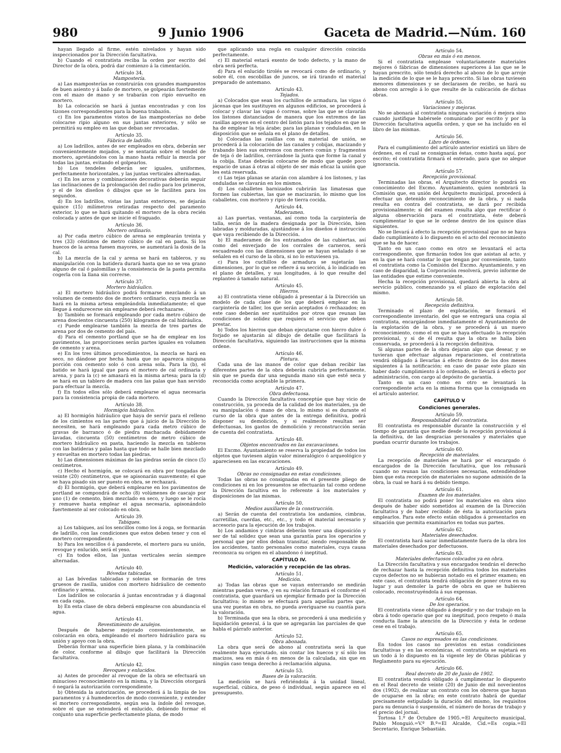980 9 Junio 1906 Gaceta de Madrid.—Núm. 160
hayan llegado al firme, estén nivelados y hayan sido inspeccionados por la Dirección facultativa.
b) Cuando el contratista reciba la orden por escrito del Director de la obra, podrá dar comienzo á la cimentación.
Artículo 34.
Mampostería.
a) Las mamposterías se construirán con grandes mampuestos de buen asiento y á baño de mortero, se golpearán fuertemente con el mazo de mano y se trabarán con ripio envuelto en mortero.
b) La colocación se hará á juntas encontradas y con los tizones correspondientes para la buena trabazón.
c) En los paramentos vistos de las mamposterías no debe colocarse ripio alguno en sus juntas exteriores, y sólo se permitirá su empleo en las que deban ser revocadas.
Artículo 35.
Fábrica de ladrillo.
a) Los ladrillos, antes de ser empleados en obra, deberán ser convenientemente mojados, y se sentarán sobre el tendel de mortero, apretándolos con la mano hasta refluir la mezcla por todas las juntas, evitando el golpearlos.
b) Los tendeles deberán ser iguales, uniformes, perfectamente horizontales, y las juntas verticales alternadas.
c) En los arcos y combinaciones decorativas deberán seguir las inclinaciones de la prolongación del radio para los primeros, y el de los diseños ó dibujos que se le faciliten para los segundos.
d) En los ladrillos, vistas las juntas exteriores, se dejarán quince (15) milímetros retiradas respecto del paramento exterior, lo que se hará quitando el mortero de la obra recién colocada y antes de que se inicie el fraguado.
Artículo 36.
Mortero ordinario.
a) Por cada metro cúbico de arena se emplearán treinta y tres (33) céntimos de metro cúbico de cal en pasta. Si los huecos de la arena fuesen mayores, se aumentará la dosis de la cal.
b) La mezcla de la cal y arena se hará en tableros, y su manipulación con la batidera durará hasta que no se vea grano alguno de cal ó palomillas y la consistencia de la pasta permita cogerla con la llana sin correrse.
Artículo 37.
Mortero hidráulico.
a) El mortero hidráulico podrá formarse mezclando á un volumen de cemento dos de mortero ordinario, cuya mezcla se hará en la misma artesa empleándola inmediatamente; el que llegue á endurecerse sin emplearse deberá rechazarse.
b) También se formará empleando por cada metro cúbico de arena doscientos cincuenta (250) kilogramos de cal hidráulica.
c) Puede emplearse también la mezcla de tres partes de arena por dos de cemento del país.
d) Para el cemento portland que se ha de emplear en los pavimentos, las proporciones serán partes iguales en volumen de cemento y arena.
e) En los tres últimos procedimientos, la mezcla se hará en seco, no dándose por hecha hasta que no aparezca ninguna porción con cemento solo ó con arena sola. Para la (b), el batido se hará igual que para el mortero de cal ordinaria y arena, y para la (c) se amasará en la misma artesa; para la (d) se hará en un tablero de madera con las palas que han servido para efectuar la mezcla.
f) En todos ellos sólo deberá emplearse el agua necesaria para la consistencia propia de cada mortero.
Artículo 38.
Hormigón hidráulico.
a) El hormigón hidráulico que haya de servir para el relleno de los cimientos en las partes que á juicio de la Dirección lo necesiten, se hará empleando para cada metro cúbico de gravas de barranco ó de piedra machacada debidamente lavadas, cincuenta (50) centímetros de metro cúbico de mortero hidráulico en pasta, haciendo la mezcla en tableros con las batideras y palas hasta que todo se halle bien mezclado y envueltas en mortero todas las piedras.
b) Las dimensiones máximas de las piedras serán de cinco (5) centímetros.
c) Hecho el hormigón, se colocará en obra por tongadas de veinte (20) centímetros, que se apisonarán suavemente; el que se haya pisado sin ser puesto en obra, se rechazará.
d) El hormigón, que deberá emplearse en los pavimentos de portland se compondrá de ocho (8) volúmenes de cascajo por uno (1) de cemento, bien mezclado en seco, y luego se le rocía y remueve hasta emplear el agua necesaria, apisonándolo fuertemente al ser colocado en obra.
Artículo 39.
Tabiques.
a) Los tabiques, así los sencillos como los á zoga, se formarán de ladrillo, con las condiciones que estos deben tener y con el mortero correspondiente.
b) Para los sencillos ó á panderete, el mortero para su unión, revoque y enlucido, será el yeso.
c) En todos ellos, las juntas verticales serán siempre alternadas.
Artículo 40.
Bóvedas tabicadas.
a) Las bóvedas tabicadas y soleras se formarán de tres gruesos de rasilla, unidos con mortero hidráulico de cemento ordinario y arena.
Los ladrillos se colocarán á juntas encontradas y á diagonal en cada capa.
b) En esta clase de obra deberá emplearse con abundancia el agua.
Artículo 41.
Revestimiento de azulejos.
Después de haberse mejorado convenientemente, se colocarán en obra, empleando el mortero hidráulico para su unión y apoyo con la obra.
Deberán formar una superficie bien plana, y la combinación de color, conforme al dibujo que facilitará la Dirección facultativa.
Artículo 42.
Revoques y enlucidos.
a) Antes de proceder al revoque de la obra se efectuará un minucioso reconocimiento en la misma, y la Dirección otorgará ó negará la autorización correspondiente.
b) Obtenida la autorización, se procederá á la limpia de los paramentos y á humedecerlos de modo conveniente, y extender el mortero correspondiente, según sea la índole del revoque, sobre el que se extenderá el enlucido, debiendo formar el conjunto una superficie perfectamente plana, de modo
que aplicando una regla en cualquier dirección coincida perfectamente.
c) El material estará exento de todo defecto, y la mano de obra será perfecta.
d) Para el enlucido tirolés se revocará como de ordinario, y sobre él, con escobillas de juncos, se irá tirando el material preparado de antemano.
Artículo 43.
Tejados.
a) Colocados que sean los cuchillos de armadura, las vigas ó jácenas que les sustituyen en algunos edificios, se procederá á colocar y clavar las vigas ó correas, sobre las que se clavarán los listones distanciados de manera que los extremos de las rasillas apoyen en el centro del listón para los tejados en que se ha de emplear la teja árabe; para las planas y onduladas, en la disposición que se señala en el plano de detalles.
b) Colocadas las rasillas con su material de unión, se procederá á la colocación de las canales y cobijas, macizando y trabando bien sus extremos con mortero común y fragmentos de teja ó de ladrillos, cerrándose la junta que forme la canal y la cobija. Estas deberán colocarse de modo que quede poco espacio de unas á otras al objeto de ser más eficaz la unión que les está reservada.
c) Las tejas planas se atarán con alambre á los listones, y las onduladas se clavarán en los mismos.
d) Los caballetes barnizados cubrirán las limatesas que formen las cubiertas, las que se macizarán, lo mismo que los caballetes, con mortero y ripio de tierra cocida.
Artículo 44.
Maderamen.
a) Las puertas, ventanas, así como toda la carpintería de talla, serán de la madera designada por la Dirección, bien labradas y molduradas, ajustándose á los diseños é instrucción que vaya recibiendo de la Dirección.
b) El maderamen de los entramados de las cubiertas, así como del enverjado de los corrales de carneros, será escuadreado con las dimensiones que se hayan señalado ó se señalen en el curso de la obra, si no lo estuviesen ya.
c) Para los cuchillos de armadura se sujetarán las dimensiones, por lo que se refiere á su sección, á lo indicado en el plano de detalles, y sus longitudes, á lo que resulte del replanteo á tamaño natural.
Artículo 45.
Hierros.
a) El contratista viene obligado á presentar á la Dirección un modelo de cada clase de los que deberá emplear en la carpintería de taller, los que serán aceptados ó rechazados; en este caso deberán ser sustituídos por otros que reunan las condiciones de solidez que requiera el servicio que deben prestar.
b) Todos los hierros que deban ejecutarse con hierro dulce ó forjado se ajustarán al dibujo de detalle que facilitará la Dirección facultativa, siguiendo las instrucciones que la misma ordene.
Artículo 46.
Pintura.
Cada una de las manos de color que deban recibir las diferentes partes de la obra deberán cubrirla perfectamente, sin que se pueda dar una segunda mano sin que esté seca y reconocida como aceptable la primera.
Artículo 47.
Obra defectuosa.
Cuando la Dirección facultativa conceptúe que hay vicio de construcción, ya proceda de la calidad de los materiales, ya de su manipulación ó mano de obra, lo mismo si es durante el curso de la obra que antes de la entrega definitiva, podrá disponer su demolición, y si realmente resultan ser defectuosas, los gastos de demolición y reconstrucción serán de cuenta del contratista.
Artículo 48.
Objetos encontrados en las excavaciones.
El Excmo. Ayuntamiento se reserva la propiedad de todos los objetos que tuviesen algún valor mineralógico ó arqueológico y apareciesen en las excavaciones.
Artículo 49.
Obras no consignadas en estas condiciones.
Todas las obras no consignadas en el presente pliego de condiciones ni en los presuestos se efectuarán tal como ordene la Dirección facultiva en lo referente á los materiales y disposiciones de las mismas.
Artículo 50.
Medios auxiliares de la construcción.
a) Serán de cuenta del contratista los andamios, cimbras, carretillas, cuerdas, etc., etc., y todo el material necesario y accesorio para la ejecución de los trabajos.
b) Los andamios y cimbras deberán tener una disposición y ser de tal solidez que sean una garantía para los operarios y personal que por ellos deban transitar, siendo responsable de los accidentes, tanto personales como materiales, cuya causa reconozca su origen en el abandono ó ineptitud.
CAPÍTULO IV.
Medición, valoración y recepción de las obras.
Artículo 51.
Medición.
a) Todas las obras que se vayan enterrando se medirán mientras puedan verse, y en su relación firmará el conforme el contratista, que guardará un ejemplar firmado por la Dirección facultativa; lo mismo se efectuará para aquellas partes que, una vez puestas en obra, no pueda averiguarse su cuantía para la valoración.
b) Terminada que sea la obra, se procederá á una medición y liquidación general, á la que se agregarán las parciales de que habla el párrafo anterior.
Artículo 52.
Obra abonada.
La obra que será de abono al contratista será la que realmente haya ejecutado, sin contar los huecos y sí sólo los macizos, sea en más ó en menos de la calculada, sin que en ningún caso tenga derecho á reclamación alguna.
Artículo 53.
Bases de la valoración.
La medición se hará refiriéndola á la unidad lineal, superficial, cúbica, de peso ó individual, según aparece en el presupuesto.
Artículo 54.
Obras en más ó en menos.
Si el contratista emplease voluntariamente materiales mejores ó fábricas de dimensiones superiores á las que se le hayan prescrito, sólo tendrá derecho al abono de lo que arroje la medición de lo que se le haya prescrito. Si las obras tuviesen menores dimensiones y se declarasen de recibo, se hará su abono con arreglo á lo que resulte de la cubicación de dichas obras.
Artículo 55.
Variaciones y mejoras.
No se abonará al contratista ninguna variación ó mejora sino cuando justifique habérsele comunicado por escrito y por la Dirección facultativa aquella orden, y que se ha incluído en el libro de las mismas.
Artículo 56.
Libro de órdenes.
Para el cumplimiento del artículo anterior existirá un libro de órdenes, en el cual se consignarán éstas, como hasta aquí, por escrito; el contratista firmará el enterado, para que no alegue ignorancia.
Artículo 57.
Recepción provisional.
Terminadas las obras, el Arquitecto director lo pondrá en conocimiento del Excmo. Ayuntamiento, quien nombrará la Comisión que, en unión del Arquitecto municipal, procederá á efectuar un detenido reconocimiento de la obra, y si nada resulta en contra del contratista, se dará por recibida provisionalmente; si del examen resulta algo que rectificar ó alguna observación para el contratista, éste deberá cumplimentar lo que se le ordene dentro de los quince días siguientes.
No se llevará á efecto la recepción provisional que no se haya dado cumplimiento á lo dispuesto en el acto del reconocimiento que se ha de hacer.
Tanto en un caso como en otro se levantará el acta correspondiente, que firmarán todos los que asistan al acto, y en la que se hará constar lo que tengan por conveniente, tanto el contratista como la Comisión del Excmo. Ayuntamiento, y en caso de disparidad, la Corporación resolverá, previo informe de las entidades que estime conveniente.
Hecha la recepción provisional, quedará abierta la obra al servicio público, comenzando ya el plazo de explotación del mismo.
Artículo 58.
Recepción definitiva.
Terminado el plazo de explotación, se formará el correspondiente inventario, del que se entregará una copia al contratista, encargándose inmediatamente el Ayuntamiento de la explotación de la obra, y se procederá á un nuevo reconocimiento, como el en que se haya efectuado la recepción provisional, y si de él resulta que la obra se halla bien conservada, se procederá á la recepción definitiva.
Si algunas partes de la obra dejaran algo que desear, y se tuvieran que efectuar algunas reparaciones, el contratista vendrá obligado á llevarlas á efecto dentro de los dos meses siguientes á la notificación; en caso de pasar este plazo sin haber dado cumplimiento á lo ordenado, se llevará á efecto por administración, con cargo al depósito de garantía.
Tanto en un caso como en otro se levantará la correspondiente acta en la misma forma que la consignada en el artículo anterior.
CAPÍTULO V
Condiciones generales.
Artículo 59.
Responsabilidad del contratista.
El contratista es responsable durante la construcción y el tiempo de garantía que medie desde la recepción provisional á la definitiva, de las desgracias personales y materiales que puedan ocurrir durante los trabajos.
Artículo 60.
Recepción de materiales.
La recepción de materiales se hará por el encargado ó encargados de la Dirección facultativa, que los rehusará cuando no reunan las condiciones necesarias, entendiéndose bien que esta recepción de materiales no supone admisión de la obra, la cual se hará á su debido tiempo.
Artículo 61.
Examen de los materiales.
El contratista no podrá poner los materiales en obra sino después de haber sido sometidos al examen de la Dirección facultativa y de haber recibido de ésta la autorización para emplearlos. Para este efecto están obligados á presentarlos en situación que permita examinarlos en todas sus partes.
Artículo 62.
Materiales desechados.
El contratista hará sacar inmediatamente fuera de la obra los materiales desechados por defectuosos.
Artículo 63.
Materiales defectuosos colocados ya en obra.
La Dirección facultativa y sus encargados tendrán el derecho de rechazar hasta la recepción definitiva todos los materiales cuyos defectos no se hubieran notado en el primer examen; en este caso, el contratista tendrá obligación de poner otros en su lugar y aun demoler la parte de obra en que se hubieren colocado, reconstruyéndola á sus expensas.
Artículo 64.
De los operarios.
El contratista viene obligado á despedir y no dar trabajo en la obra á todo operario que por su ineptitud, poco respeto ó mala conducta llame la atención de la Dirección y ésta le ordene cese en el trabajo.
Artículo 65.
Casos no expresados en las condiciones.
En todos los casos no previstos en estas condiciones facultativas y en las económicas, el contratista se sujetará en un todo á lo dispuesto en la vigente ley de Obras públicas y Reglamento para su ejecución.
Artículo 66.
Real decreto de 20 de Junio de 1902.
El contratista vendrá obligado á cumplimentar lo dispuesto en el Real decreto de veinte (20) de Junio de mil novecientos dos (1902), de realizar un contrato con los obreros que hayan de ocuparse en la obra; en este contrato habrá de quedar precisamente estipulado la duración del mismo, los requisitos para su denuncia ó suspensión, el número de horas de trabajo y el precio del jornal.
Tortosa 1.º de Octubre de 1905.=El Arquitecto municipal, Pablo Monguió.=V.º B.º=El Alcalde, Cid.=Es copia.=El Secretario, Enrique Sebastián.